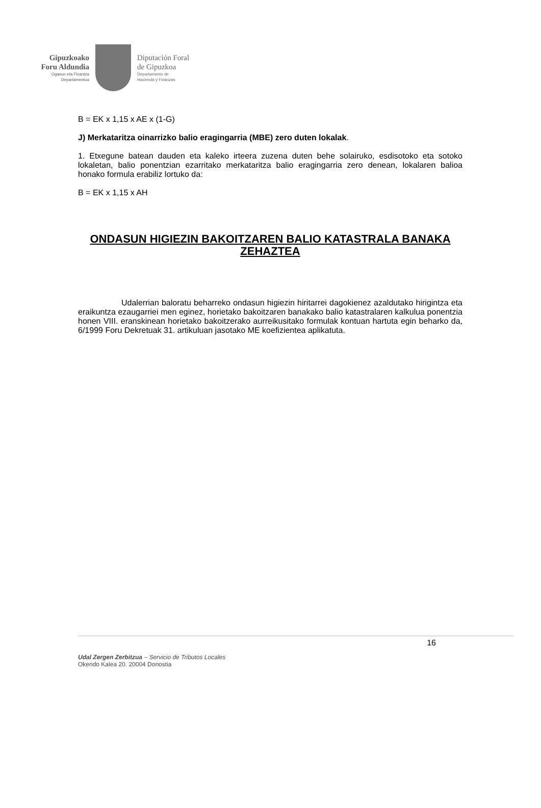Gipuzkoako
Foru Aldundia
Ogasun eta Finantza
Departamentua
Diputación Foral
de Gipuzkoa
Departamento de
Hacienda y Finanzas
B = EK x 1,15 x AE x (1-G)
J) Merkataritza oinarrizko balio eragingarria (MBE) zero duten lokalak.
1. Etxegune batean dauden eta kaleko irteera zuzena duten behe solairuko, esdisotoko eta sotoko lokaletan, balio ponentzian ezarritako merkataritza balio eragingarria zero denean, lokalaren balioa honako formula erabiliz lortuko da:
B = EK x 1,15 x AH
ONDASUN HIGIEZIN BAKOITZAREN BALIO KATASTRALA BANAKA ZEHAZTEA
Udalerrian baloratu beharreko ondasun higiezin hiritarrei dagokienez azaldutako hirigintza eta eraikuntza ezaugarriei men eginez, horietako bakoitzaren banakako balio katastralaren kalkulua ponentzia honen VIII. eranskinean horietako bakoitzerako aurreikusitako formulak kontuan hartuta egin beharko da, 6/1999 Foru Dekretuak 31. artikuluan jasotako ME koefizientea aplikatuta.
16
Udal Zergen Zerbitzua – Servicio de Tributos Locales
Okendo Kalea 20. 20004 Donostia